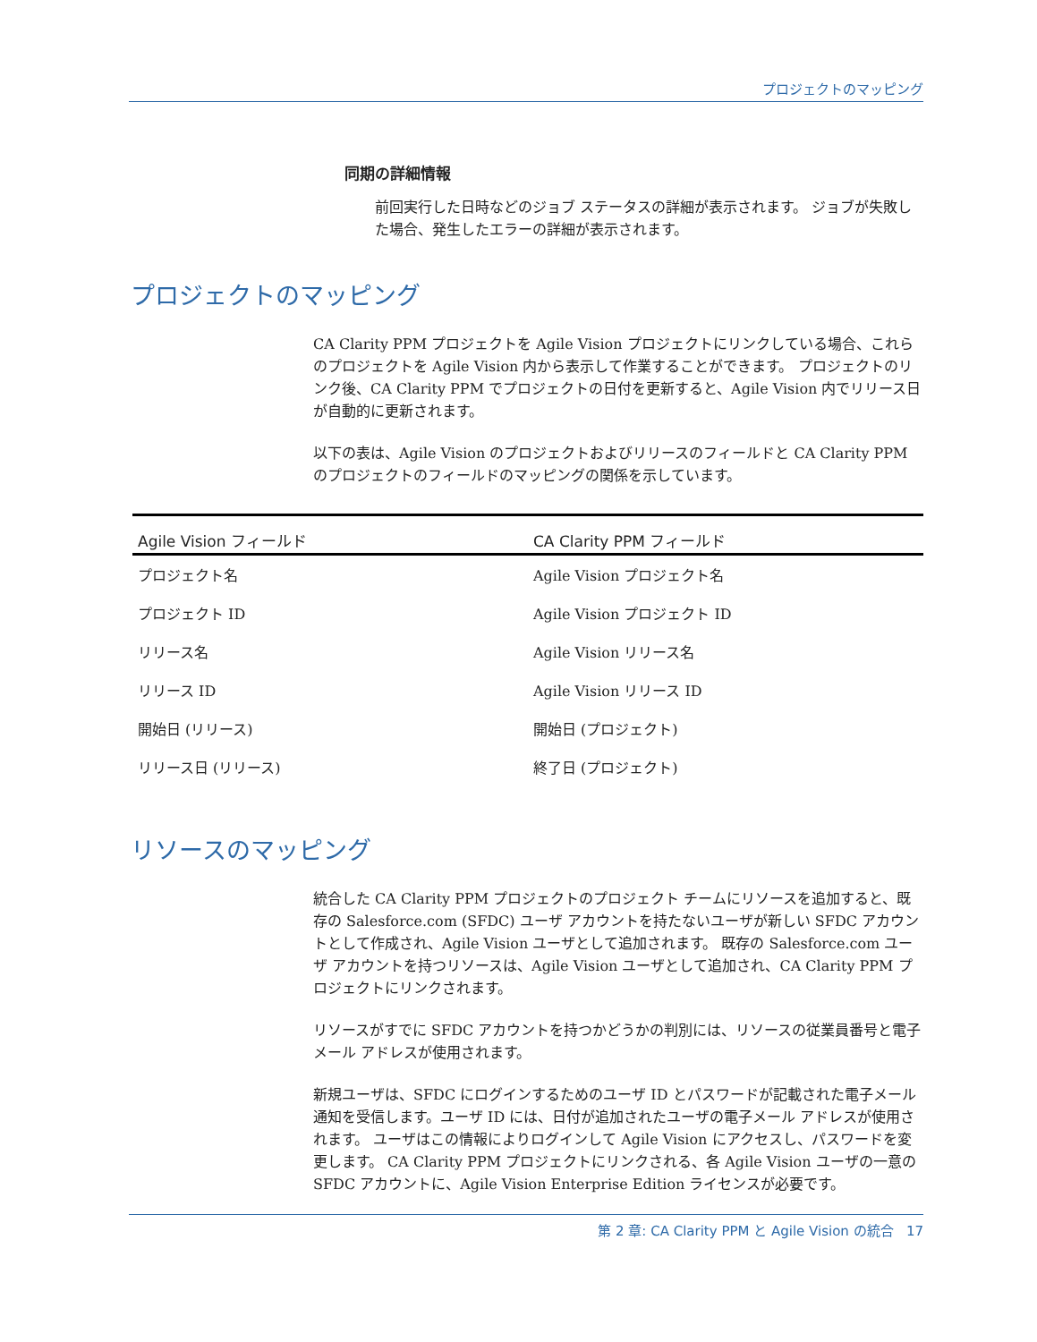プロジェクトのマッピング
同期の詳細情報
前回実行した日時などのジョブ ステータスの詳細が表示されます。 ジョブが失敗した場合、発生したエラーの詳細が表示されます。
プロジェクトのマッピング
CA Clarity PPM プロジェクトを Agile Vision プロジェクトにリンクしている場合、これらのプロジェクトを Agile Vision 内から表示して作業することができます。 プロジェクトのリンク後、CA Clarity PPM でプロジェクトの日付を更新すると、Agile Vision 内でリリース日が自動的に更新されます。
以下の表は、Agile Vision のプロジェクトおよびリリースのフィールドと CA Clarity PPM のプロジェクトのフィールドのマッピングの関係を示しています。
| Agile Vision フィールド | CA Clarity PPM フィールド |
| --- | --- |
| プロジェクト名 | Agile Vision プロジェクト名 |
| プロジェクト ID | Agile Vision プロジェクト ID |
| リリース名 | Agile Vision リリース名 |
| リリース ID | Agile Vision リリース ID |
| 開始日 (リリース) | 開始日 (プロジェクト) |
| リリース日 (リリース) | 終了日 (プロジェクト) |
リソースのマッピング
統合した CA Clarity PPM プロジェクトのプロジェクト チームにリソースを追加すると、既存の Salesforce.com (SFDC) ユーザ アカウントを持たないユーザが新しい SFDC アカウントとして作成され、Agile Vision ユーザとして追加されます。 既存の Salesforce.com ユーザ アカウントを持つリソースは、Agile Vision ユーザとして追加され、CA Clarity PPM プロジェクトにリンクされます。
リソースがすでに SFDC アカウントを持つかどうかの判別には、リソースの従業員番号と電子メール アドレスが使用されます。
新規ユーザは、SFDC にログインするためのユーザ ID とパスワードが記載された電子メール通知を受信します。ユーザ ID には、日付が追加されたユーザの電子メール アドレスが使用されます。 ユーザはこの情報によりログインして Agile Vision にアクセスし、パスワードを変更します。 CA Clarity PPM プロジェクトにリンクされる、各 Agile Vision ユーザの一意の SFDC アカウントに、Agile Vision Enterprise Edition ライセンスが必要です。
第 2 章: CA Clarity PPM と Agile Vision の統合 17